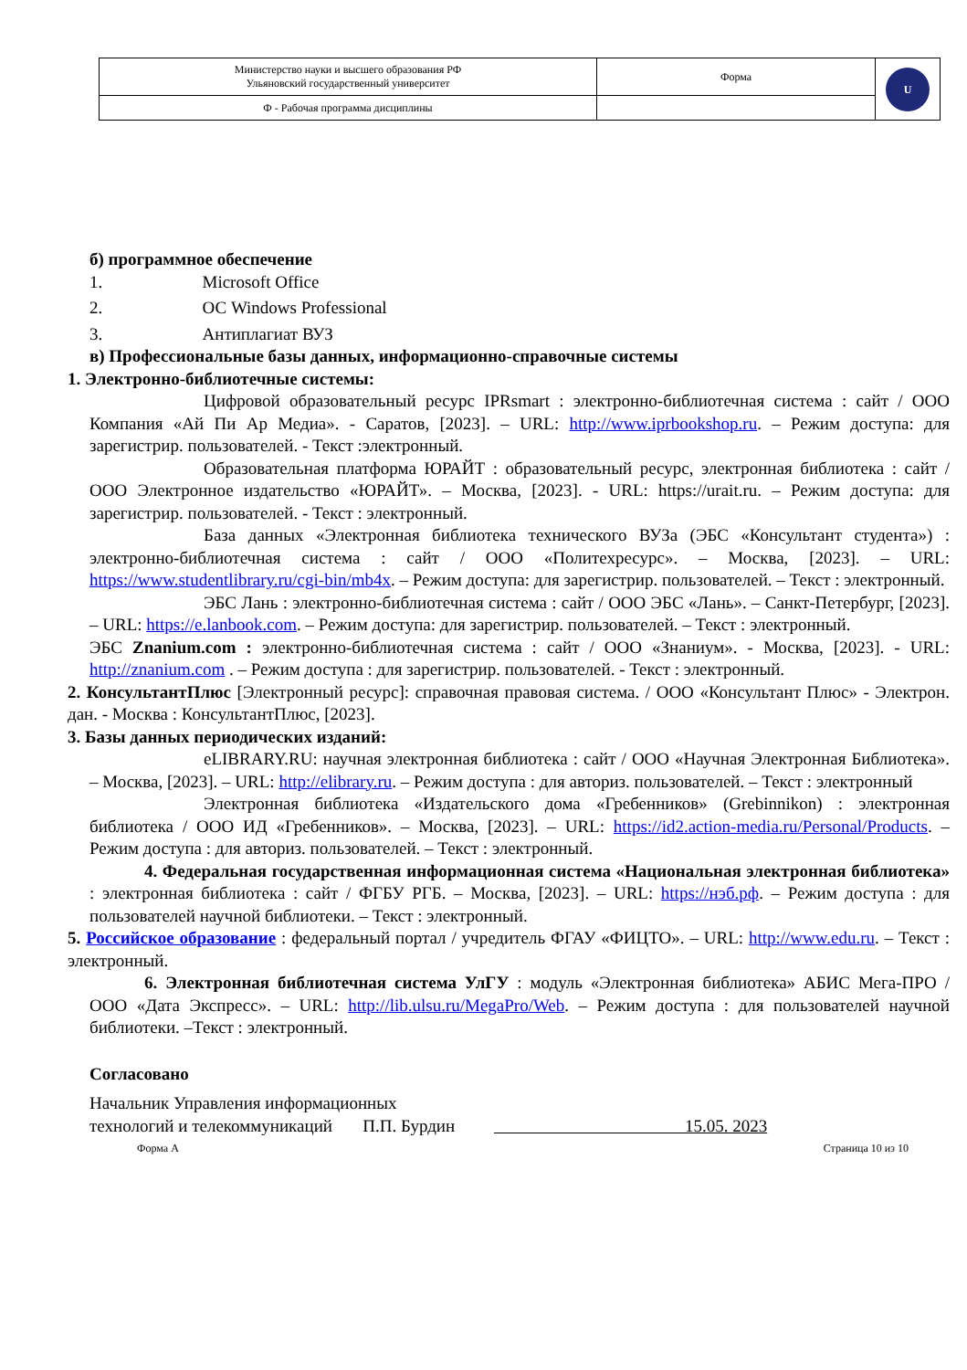| Министерство науки и высшего образования РФ Ульяновский государственный университет | Форма | U |
| Ф - Рабочая программа дисциплины | | |
б) программное обеспечение
1. Microsoft Office
2. ОС Windows Professional
3. Антиплагиат ВУЗ
в) Профессиональные базы данных, информационно-справочные системы
1. Электронно-библиотечные системы:
Цифровой образовательный ресурс IPRsmart : электронно-библиотечная система : сайт / ООО Компания «Ай Пи Ар Медиа». - Саратов, [2023]. – URL: http://www.iprbookshop.ru. – Режим доступа: для зарегистрир. пользователей. - Текст :электронный.
Образовательная платформа ЮРАЙТ : образовательный ресурс, электронная библиотека : сайт / ООО Электронное издательство «ЮРАЙТ». – Москва, [2023]. - URL: https://urait.ru. – Режим доступа: для зарегистрир. пользователей. - Текст : электронный.
База данных «Электронная библиотека технического ВУЗа (ЭБС «Консультант студента») : электронно-библиотечная система : сайт / ООО «Политехресурс». – Москва, [2023]. – URL: https://www.studentlibrary.ru/cgi-bin/mb4x. – Режим доступа: для зарегистрир. пользователей. – Текст : электронный.
ЭБС Лань : электронно-библиотечная система : сайт / ООО ЭБС «Лань». – Санкт-Петербург, [2023]. – URL: https://e.lanbook.com. – Режим доступа: для зарегистрир. пользователей. – Текст : электронный.
ЭБС Znanium.com : электронно-библиотечная система : сайт / ООО «Знаниум». - Москва, [2023]. - URL: http://znanium.com . – Режим доступа : для зарегистрир. пользователей. - Текст : электронный.
2. КонсультантПлюс [Электронный ресурс]: справочная правовая система. / ООО «Консультант Плюс» - Электрон. дан. - Москва : КонсультантПлюс, [2023].
3. Базы данных периодических изданий:
eLIBRARY.RU: научная электронная библиотека : сайт / ООО «Научная Электронная Библиотека». – Москва, [2023]. – URL: http://elibrary.ru. – Режим доступа : для авториз. пользователей. – Текст : электронный
Электронная библиотека «Издательского дома «Гребенников» (Grebinnikon) : электронная библиотека / ООО ИД «Гребенников». – Москва, [2023]. – URL: https://id2.action-media.ru/Personal/Products. – Режим доступа : для авториз. пользователей. – Текст : электронный.
4. Федеральная государственная информационная система «Национальная электронная библиотека» : электронная библиотека : сайт / ФГБУ РГБ. – Москва, [2023]. – URL: https://нэб.рф. – Режим доступа : для пользователей научной библиотеки. – Текст : электронный.
5. Российское образование : федеральный портал / учредитель ФГАУ «ФИЦТО». – URL: http://www.edu.ru. – Текст : электронный.
6. Электронная библиотечная система УлГУ : модуль «Электронная библиотека» АБИС Мега-ПРО / ООО «Дата Экспресс». – URL: http://lib.ulsu.ru/MegaPro/Web. – Режим доступа : для пользователей научной библиотеки. –Текст : электронный.
Согласовано
Начальник Управления информационных
технологий и телекоммуникаций П.П. Бурдин 15.05. 2023
Форма А Страница 10 из 10